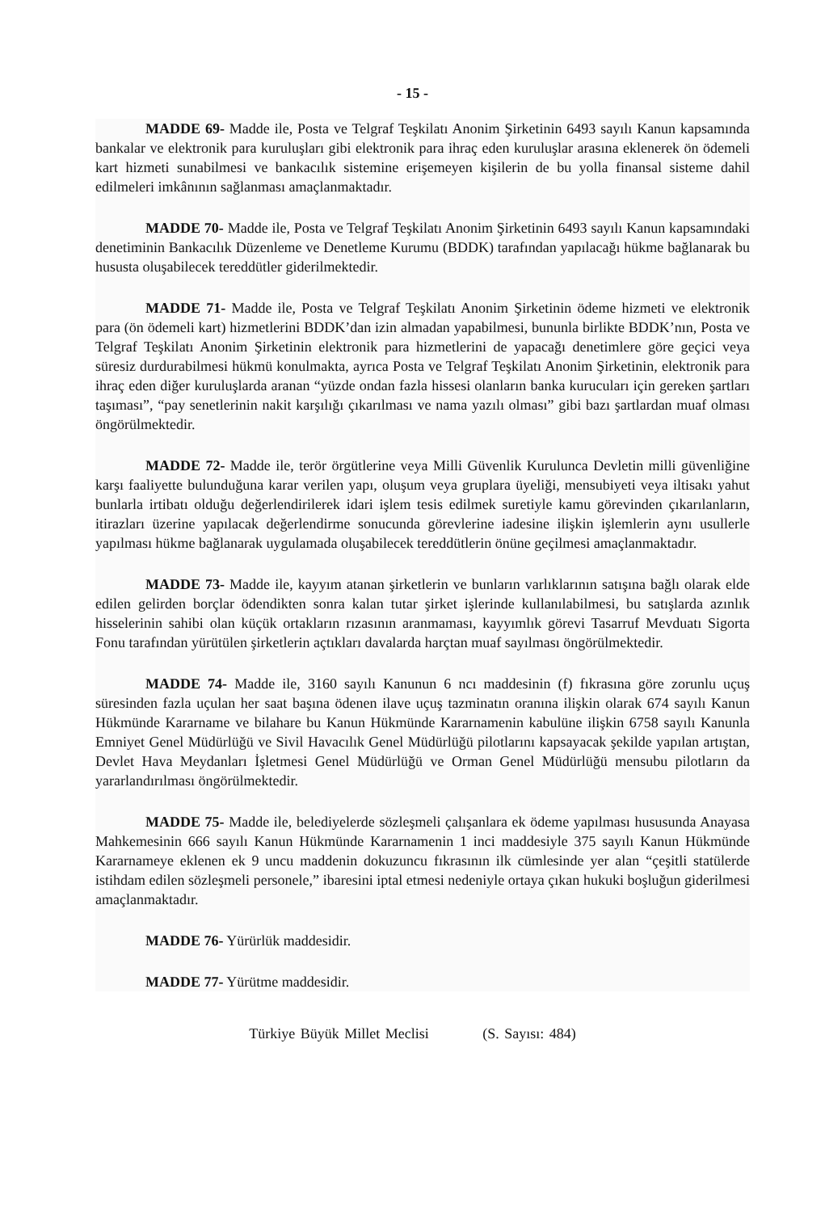- 15 -
MADDE 69- Madde ile, Posta ve Telgraf Teşkilatı Anonim Şirketinin 6493 sayılı Kanun kapsamında bankalar ve elektronik para kuruluşları gibi elektronik para ihraç eden kuruluşlar arasına eklenerek ön ödemeli kart hizmeti sunabilmesi ve bankacılık sistemine erişemeyen kişilerin de bu yolla finansal sisteme dahil edilmeleri imkânının sağlanması amaçlanmaktadır.
MADDE 70- Madde ile, Posta ve Telgraf Teşkilatı Anonim Şirketinin 6493 sayılı Kanun kapsamındaki denetiminin Bankacılık Düzenleme ve Denetleme Kurumu (BDDK) tarafından yapılacağı hükme bağlanarak bu hususta oluşabilecek tereddütler giderilmektedir.
MADDE 71- Madde ile, Posta ve Telgraf Teşkilatı Anonim Şirketinin ödeme hizmeti ve elektronik para (ön ödemeli kart) hizmetlerini BDDK’dan izin almadan yapabilmesi, bununla birlikte BDDK’nın, Posta ve Telgraf Teşkilatı Anonim Şirketinin elektronik para hizmetlerini de yapacağı denetimlere göre geçici veya süresiz durdurabilmesi hükmü konulmakta, ayrıca Posta ve Telgraf Teşkilatı Anonim Şirketinin, elektronik para ihraç eden diğer kuruluşlarda aranan “yüzde ondan fazla hissesi olanların banka kurucuları için gereken şartları taşıması”, “pay senetlerinin nakit karşılığı çıkarılması ve nama yazılı olması” gibi bazı şartlardan muaf olması öngörülmektedir.
MADDE 72- Madde ile, terör örgütlerine veya Milli Güvenlik Kurulunca Devletin milli güvenliğine karşı faaliyette bulunduğuna karar verilen yapı, oluşum veya gruplara üyeliği, mensubiyeti veya iltisakı yahut bunlarla irtibatı olduğu değerlendirilerek idari işlem tesis edilmek suretiyle kamu görevinden çıkarılanların, itirazları üzerine yapılacak değerlendirme sonucunda görevlerine iadesine ilişkin işlemlerin aynı usullerle yapılması hükme bağlanarak uygulamada oluşabilecek tereddütlerin önüne geçilmesi amaçlanmaktadır.
MADDE 73- Madde ile, kayyım atanan şirketlerin ve bunların varlıklarının satışına bağlı olarak elde edilen gelirden borçlar ödendikten sonra kalan tutar şirket işlerinde kullanılabilmesi, bu satışlarda azınlık hisselerinin sahibi olan küçük ortakların rızasının aranmaması, kayyımlık görevi Tasarruf Mevduatı Sigorta Fonu tarafından yürütülen şirketlerin açtıkları davalarda harçtan muaf sayılması öngörülmektedir.
MADDE 74- Madde ile, 3160 sayılı Kanunun 6 ncı maddesinin (f) fıkrasına göre zorunlu uçuş süresinden fazla uçulan her saat başına ödenen ilave uçuş tazminatın oranına ilişkin olarak 674 sayılı Kanun Hükmünde Kararname ve bilahare bu Kanun Hükmünde Kararnamenin kabulüne ilişkin 6758 sayılı Kanunla Emniyet Genel Müdürlüğü ve Sivil Havacılık Genel Müdürlüğü pilotlarını kapsayacak şekilde yapılan artıştan, Devlet Hava Meydanları İşletmesi Genel Müdürlüğü ve Orman Genel Müdürlüğü mensubu pilotların da yararlandırılması öngörülmektedir.
MADDE 75- Madde ile, belediyelerde sözleşmeli çalışanlara ek ödeme yapılması hususunda Anayasa Mahkemesinin 666 sayılı Kanun Hükmünde Kararnamenin 1 inci maddesiyle 375 sayılı Kanun Hükmünde Kararnameye eklenen ek 9 uncu maddenin dokuzuncu fıkrasının ilk cümlesinde yer alan “çeşitli statülerde istihdam edilen sözleşmeli personele,” ibaresini iptal etmesi nedeniyle ortaya çıkan hukuki boşluğun giderilmesi amaçlanmaktadır.
MADDE 76- Yürürlük maddesidir.
MADDE 77- Yürütme maddesidir.
Türkiye Büyük Millet Meclisi (S. Sayısı: 484)